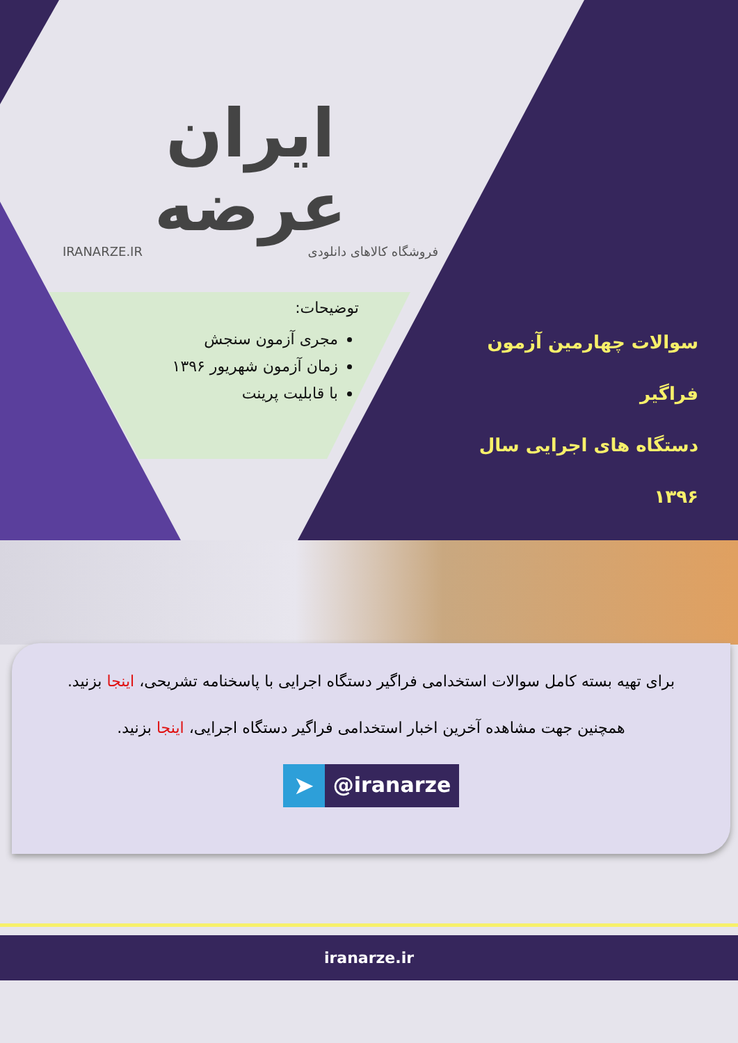ایران عرضه
IRANARZE.IR فروشگاه کالاهای دانلودی
توضیحات:
مجری آزمون سنجش
زمان آزمون شهریور ۱۳۹۶
با قابلیت پرینت
سوالات چهارمین آزمون فراگیر
دستگاه های اجرایی سال ۱۳۹۶
برای تهیه بسته کامل سوالات استخدامی فراگیر دستگاه اجرایی با پاسخنامه تشریحی، اینجا بزنید.
همچنین جهت مشاهده آخرین اخبار استخدامی فراگیر دستگاه اجرایی، اینجا بزنید.
➤ @iranarze
iranarze.ir